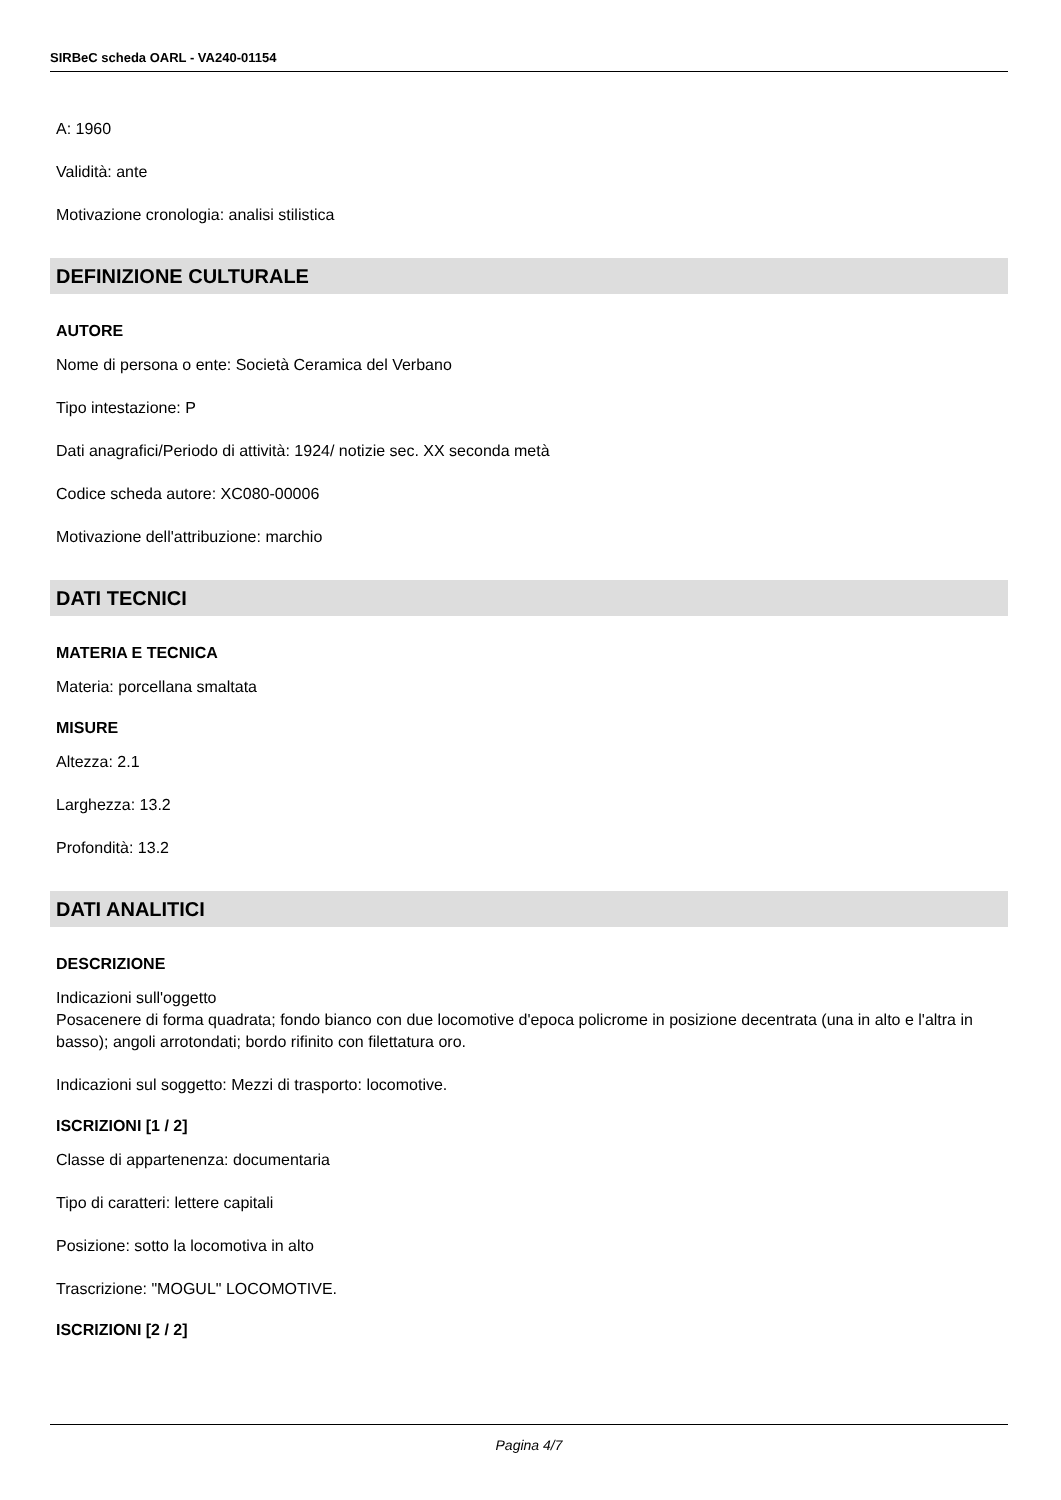SIRBeC scheda OARL - VA240-01154
A: 1960
Validità: ante
Motivazione cronologia: analisi stilistica
DEFINIZIONE CULTURALE
AUTORE
Nome di persona o ente: Società Ceramica del Verbano
Tipo intestazione: P
Dati anagrafici/Periodo di attività: 1924/ notizie sec. XX seconda metà
Codice scheda autore: XC080-00006
Motivazione dell'attribuzione: marchio
DATI TECNICI
MATERIA E TECNICA
Materia: porcellana smaltata
MISURE
Altezza: 2.1
Larghezza: 13.2
Profondità: 13.2
DATI ANALITICI
DESCRIZIONE
Indicazioni sull'oggetto
Posacenere di forma quadrata; fondo bianco con due locomotive d'epoca policrome in posizione decentrata (una in alto e l'altra in basso); angoli arrotondati; bordo rifinito con filettatura oro.
Indicazioni sul soggetto: Mezzi di trasporto: locomotive.
ISCRIZIONI [1 / 2]
Classe di appartenenza: documentaria
Tipo di caratteri: lettere capitali
Posizione: sotto la locomotiva in alto
Trascrizione: "MOGUL" LOCOMOTIVE.
ISCRIZIONI [2 / 2]
Pagina 4/7